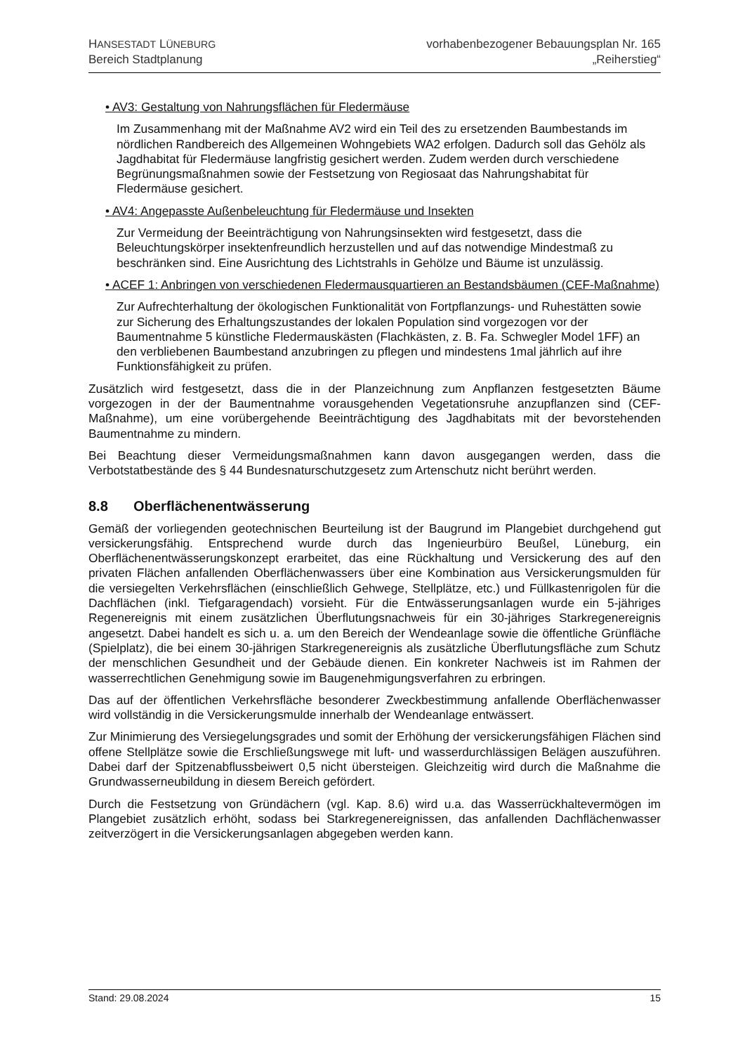HANSESTADT LÜNEBURG
Bereich Stadtplanung
vorhabenbezogener Bebauungsplan Nr. 165
„Reiherstieg“
• AV3: Gestaltung von Nahrungsflächen für Fledermäuse
Im Zusammenhang mit der Maßnahme AV2 wird ein Teil des zu ersetzenden Baumbestands im nördlichen Randbereich des Allgemeinen Wohngebiets WA2 erfolgen. Dadurch soll das Gehölz als Jagdhabitat für Fledermäuse langfristig gesichert werden. Zudem werden durch verschiedene Begrünungsmaßnahmen sowie der Festsetzung von Regiosaat das Nahrungshabitat für Fledermäuse gesichert.
• AV4: Angepasste Außenbeleuchtung für Fledermäuse und Insekten
Zur Vermeidung der Beeinträchtigung von Nahrungsinsekten wird festgesetzt, dass die Beleuchtungskörper insektenfreundlich herzustellen und auf das notwendige Mindestmaß zu beschränken sind. Eine Ausrichtung des Lichtstrahls in Gehölze und Bäume ist unzulässig.
• ACEF 1: Anbringen von verschiedenen Fledermausquartieren an Bestandsbäumen (CEF-Maßnahme)
Zur Aufrechterhaltung der ökologischen Funktionalität von Fortpflanzungs- und Ruhestätten sowie zur Sicherung des Erhaltungszustandes der lokalen Population sind vorgezogen vor der Baumentnahme 5 künstliche Fledermauskästen (Flachkästen, z. B. Fa. Schwegler Model 1FF) an den verbliebenen Baumbestand anzubringen zu pflegen und mindestens 1mal jährlich auf ihre Funktionsfähigkeit zu prüfen.
Zusätzlich wird festgesetzt, dass die in der Planzeichnung zum Anpflanzen festgesetzten Bäume vorgezogen in der der Baumentnahme vorausgehenden Vegetationsruhe anzupflanzen sind (CEF-Maßnahme), um eine vorübergehende Beeinträchtigung des Jagdhabitats mit der bevorstehenden Baumentnahme zu mindern.
Bei Beachtung dieser Vermeidungsmaßnahmen kann davon ausgegangen werden, dass die Verbotstatbestände des § 44 Bundesnaturschutzgesetz zum Artenschutz nicht berührt werden.
8.8 Oberflächenentwässerung
Gemäß der vorliegenden geotechnischen Beurteilung ist der Baugrund im Plangebiet durchgehend gut versickerungsfähig. Entsprechend wurde durch das Ingenieurbüro Beußel, Lüneburg, ein Oberflächenentwässerungskonzept erarbeitet, das eine Rückhaltung und Versickerung des auf den privaten Flächen anfallenden Oberflächenwassers über eine Kombination aus Versickerungsmulden für die versiegelten Verkehrsflächen (einschließlich Gehwege, Stellplätze, etc.) und Füllkastenrigolen für die Dachflächen (inkl. Tiefgaragendach) vorsieht. Für die Entwässerungsanlagen wurde ein 5-jähriges Regenereignis mit einem zusätzlichen Überflutungsnachweis für ein 30-jähriges Starkregenereignis angesetzt. Dabei handelt es sich u. a. um den Bereich der Wendeanlage sowie die öffentliche Grünfläche (Spielplatz), die bei einem 30-jährigen Starkregenereignis als zusätzliche Überflutungsfläche zum Schutz der menschlichen Gesundheit und der Gebäude dienen. Ein konkreter Nachweis ist im Rahmen der wasserrechtlichen Genehmigung sowie im Baugenehmigungsverfahren zu erbringen.
Das auf der öffentlichen Verkehrsfläche besonderer Zweckbestimmung anfallende Oberflächenwasser wird vollständig in die Versickerungsmulde innerhalb der Wendeanlage entwässert.
Zur Minimierung des Versiegelungsgrades und somit der Erhöhung der versickerungsfähigen Flächen sind offene Stellplätze sowie die Erschließungswege mit luft- und wasserdurchlässigen Belägen auszuführen. Dabei darf der Spitzenabflussbeiwert 0,5 nicht übersteigen. Gleichzeitig wird durch die Maßnahme die Grundwasserneubildung in diesem Bereich gefördert.
Durch die Festsetzung von Gründächern (vgl. Kap. 8.6) wird u.a. das Wasserrückhaltevermögen im Plangebiet zusätzlich erhöht, sodass bei Starkregenereignissen, das anfallenden Dachflächenwasser zeitverzögert in die Versickerungsanlagen abgegeben werden kann.
Stand: 29.08.2024 15